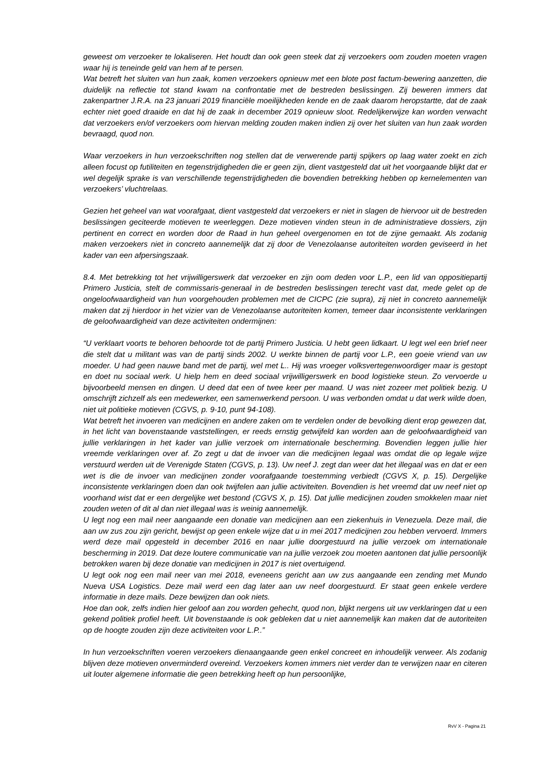geweest om verzoeker te lokaliseren. Het houdt dan ook geen steek dat zij verzoekers oom zouden moeten vragen waar hij is teneinde geld van hem af te persen.
Wat betreft het sluiten van hun zaak, komen verzoekers opnieuw met een blote post factum-bewering aanzetten, die duidelijk na reflectie tot stand kwam na confrontatie met de bestreden beslissingen. Zij beweren immers dat zakenpartner J.R.A. na 23 januari 2019 financiële moeilijkheden kende en de zaak daarom heropstartte, dat de zaak echter niet goed draaide en dat hij de zaak in december 2019 opnieuw sloot. Redelijkerwijze kan worden verwacht dat verzoekers en/of verzoekers oom hiervan melding zouden maken indien zij over het sluiten van hun zaak worden bevraagd, quod non.
Waar verzoekers in hun verzoekschriften nog stellen dat de verwerende partij spijkers op laag water zoekt en zich alleen focust op futiliteiten en tegenstrijdigheden die er geen zijn, dient vastgesteld dat uit het voorgaande blijkt dat er wel degelijk sprake is van verschillende tegenstrijdigheden die bovendien betrekking hebben op kernelementen van verzoekers’ vluchtrelaas.
Gezien het geheel van wat voorafgaat, dient vastgesteld dat verzoekers er niet in slagen de hiervoor uit de bestreden beslissingen geciteerde motieven te weerleggen. Deze motieven vinden steun in de administratieve dossiers, zijn pertinent en correct en worden door de Raad in hun geheel overgenomen en tot de zijne gemaakt. Als zodanig maken verzoekers niet in concreto aannemelijk dat zij door de Venezolaanse autoriteiten worden geviseerd in het kader van een afpersingszaak.
8.4. Met betrekking tot het vrijwilligerswerk dat verzoeker en zijn oom deden voor L.P., een lid van oppositiepartij Primero Justicia, stelt de commissaris-generaal in de bestreden beslissingen terecht vast dat, mede gelet op de ongeloofwaardigheid van hun voorgehouden problemen met de CICPC (zie supra), zij niet in concreto aannemelijk maken dat zij hierdoor in het vizier van de Venezolaanse autoriteiten komen, temeer daar inconsistente verklaringen de geloofwaardigheid van deze activiteiten ondermijnen:
“U verklaart voorts te behoren behoorde tot de partij Primero Justicia. U hebt geen lidkaart. U legt wel een brief neer die stelt dat u militant was van de partij sinds 2002. U werkte binnen de partij voor L.P., een goeie vriend van uw moeder. U had geen nauwe band met de partij, wel met L.. Hij was vroeger volksvertegenwoordiger maar is gestopt en doet nu sociaal werk. U hielp hem en deed sociaal vrijwilligerswerk en bood logistieke steun. Zo vervoerde u bijvoorbeeld mensen en dingen. U deed dat een of twee keer per maand. U was niet zozeer met politiek bezig. U omschrijft zichzelf als een medewerker, een samenwerkend persoon. U was verbonden omdat u dat werk wilde doen, niet uit politieke motieven (CGVS, p. 9-10, punt 94-108).
Wat betreft het invoeren van medicijnen en andere zaken om te verdelen onder de bevolking dient erop gewezen dat, in het licht van bovenstaande vaststellingen, er reeds ernstig getwijfeld kan worden aan de geloofwaardigheid van jullie verklaringen in het kader van jullie verzoek om internationale bescherming. Bovendien leggen jullie hier vreemde verklaringen over af. Zo zegt u dat de invoer van die medicijnen legaal was omdat die op legale wijze verstuurd werden uit de Verenigde Staten (CGVS, p. 13). Uw neef J. zegt dan weer dat het illegaal was en dat er een wet is die de invoer van medicijnen zonder voorafgaande toestemming verbiedt (CGVS X, p. 15). Dergelijke inconsistente verklaringen doen dan ook twijfelen aan jullie activiteiten. Bovendien is het vreemd dat uw neef niet op voorhand wist dat er een dergelijke wet bestond (CGVS X, p. 15). Dat jullie medicijnen zouden smokkelen maar niet zouden weten of dit al dan niet illegaal was is weinig aannemelijk.
U legt nog een mail neer aangaande een donatie van medicijnen aan een ziekenhuis in Venezuela. Deze mail, die aan uw zus zou zijn gericht, bewijst op geen enkele wijze dat u in mei 2017 medicijnen zou hebben vervoerd. Immers werd deze mail opgesteld in december 2016 en naar jullie doorgestuurd na jullie verzoek om internationale bescherming in 2019. Dat deze loutere communicatie van na jullie verzoek zou moeten aantonen dat jullie persoonlijk betrokken waren bij deze donatie van medicijnen in 2017 is niet overtuigend.
U legt ook nog een mail neer van mei 2018, eveneens gericht aan uw zus aangaande een zending met Mundo Nueva USA Logistics. Deze mail werd een dag later aan uw neef doorgestuurd. Er staat geen enkele verdere informatie in deze mails. Deze bewijzen dan ook niets.
Hoe dan ook, zelfs indien hier geloof aan zou worden gehecht, quod non, blijkt nergens uit uw verklaringen dat u een gekend politiek profiel heeft. Uit bovenstaande is ook gebleken dat u niet aannemelijk kan maken dat de autoriteiten op de hoogte zouden zijn deze activiteiten voor L.P..”
In hun verzoekschriften voeren verzoekers dienaangaande geen enkel concreet en inhoudelijk verweer. Als zodanig blijven deze motieven onverminderd overeind. Verzoekers komen immers niet verder dan te verwijzen naar en citeren uit louter algemene informatie die geen betrekking heeft op hun persoonlijke,
RvV X - Pagina 21